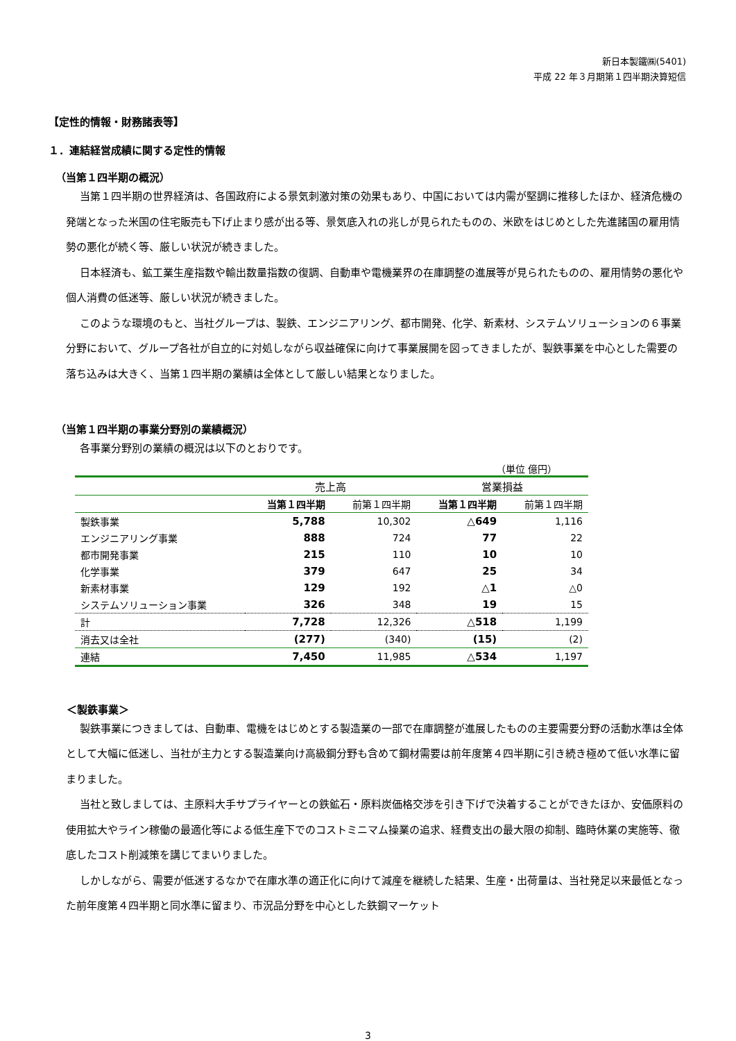新日本製鐵㈱(5401)
平成 22 年３月期第１四半期決算短信
【定性的情報・財務諸表等】
１．連結経営成績に関する定性的情報
（当第１四半期の概況）
当第１四半期の世界経済は、各国政府による景気刺激対策の効果もあり、中国においては内需が堅調に推移したほか、経済危機の発端となった米国の住宅販売も下げ止まり感が出る等、景気底入れの兆しが見られたものの、米欧をはじめとした先進諸国の雇用情勢の悪化が続く等、厳しい状況が続きました。
日本経済も、鉱工業生産指数や輸出数量指数の復調、自動車や電機業界の在庫調整の進展等が見られたものの、雇用情勢の悪化や個人消費の低迷等、厳しい状況が続きました。
このような環境のもと、当社グループは、製鉄、エンジニアリング、都市開発、化学、新素材、システムソリューションの６事業分野において、グループ各社が自立的に対処しながら収益確保に向けて事業展開を図ってきましたが、製鉄事業を中心とした需要の落ち込みは大きく、当第１四半期の業績は全体として厳しい結果となりました。
（当第１四半期の事業分野別の業績概況）
各事業分野別の業績の概況は以下のとおりです。
（単位 億円）
| | 売上高 | | 営業損益 | |
| --- | --- | --- | --- | --- |
| | 当第１四半期 | 前第１四半期 | 当第１四半期 | 前第１四半期 |
| 製鉄事業 | 5,788 | 10,302 | △649 | 1,116 |
| エンジニアリング事業 | 888 | 724 | 77 | 22 |
| 都市開発事業 | 215 | 110 | 10 | 10 |
| 化学事業 | 379 | 647 | 25 | 34 |
| 新素材事業 | 129 | 192 | △1 | △0 |
| システムソリューション事業 | 326 | 348 | 19 | 15 |
| 計 | 7,728 | 12,326 | △518 | 1,199 |
| 消去又は全社 | (277) | (340) | (15) | (2) |
| 連結 | 7,450 | 11,985 | △534 | 1,197 |
＜製鉄事業＞
製鉄事業につきましては、自動車、電機をはじめとする製造業の一部で在庫調整が進展したものの主要需要分野の活動水準は全体として大幅に低迷し、当社が主力とする製造業向け高級鋼分野も含めて鋼材需要は前年度第４四半期に引き続き極めて低い水準に留まりました。
当社と致しましては、主原料大手サプライヤーとの鉄鉱石・原料炭価格交渉を引き下げで決着することができたほか、安価原料の使用拡大やライン稼働の最適化等による低生産下でのコストミニマム操業の追求、経費支出の最大限の抑制、臨時休業の実施等、徹底したコスト削減策を講じてまいりました。
しかしながら、需要が低迷するなかで在庫水準の適正化に向けて減産を継続した結果、生産・出荷量は、当社発足以来最低となった前年度第４四半期と同水準に留まり、市況品分野を中心とした鉄鋼マーケット
3